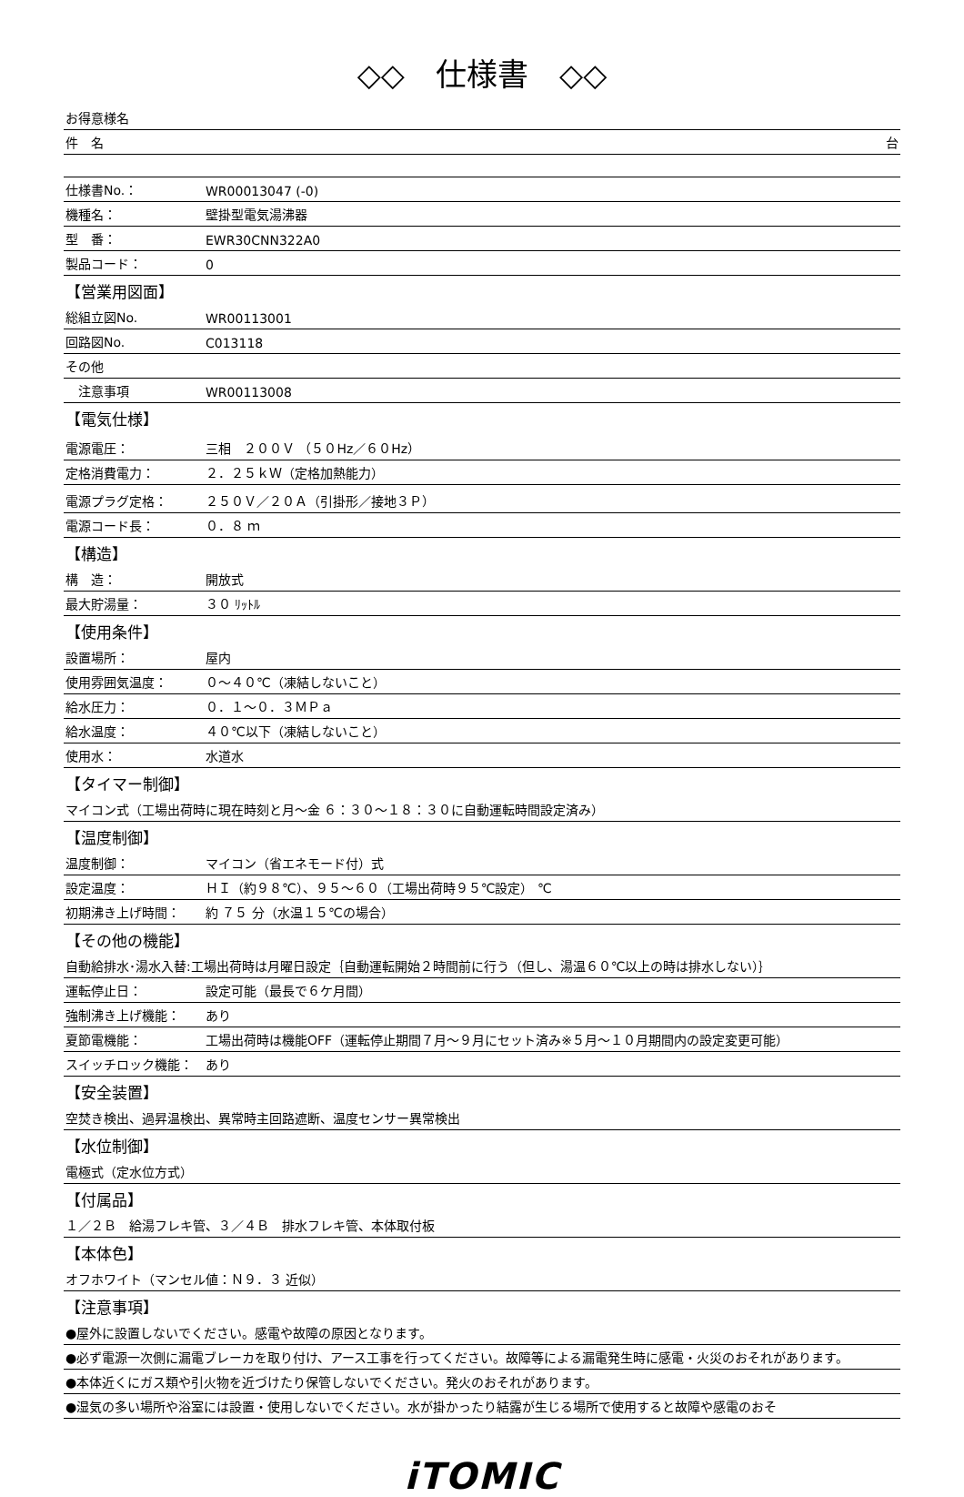◇◇　仕様書　◇◇
| お得意様名 | |
| 件 名 台 | |
| 仕様書No.： | WR00013047 (-0) |
| 機種名： | 壁掛型電気湯沸器 |
| 型 番： | EWR30CNN322A0 |
| 製品コード： | 0 |
| 【営業用図面】 | |
| 総組立図No. | WR00113001 |
| 回路図No. | C013118 |
| その他 | |
| 注意事項 | WR00113008 |
| 【電気仕様】 | |
| 電源電圧： | 三相 ２００Ｖ （５０Hz／６０Hz） |
| 定格消費電力： | ２．２５ｋＷ（定格加熱能力） |
| 電源プラグ定格： | ２５０Ｖ／２０Ａ（引掛形／接地３Ｐ） |
| 電源コード長： | ０．８ ｍ |
| 【構造】 | |
| 構 造： | 開放式 |
| 最大貯湯量： | ３０ ﾘｯﾄﾙ |
| 【使用条件】 | |
| 設置場所： | 屋内 |
| 使用雰囲気温度： | ０～４０℃（凍結しないこと） |
| 給水圧力： | ０．１～０．３ＭＰａ |
| 給水温度： | ４０℃以下（凍結しないこと） |
| 使用水： | 水道水 |
| 【タイマー制御】 | |
| マイコン式（工場出荷時に現在時刻と月～金 ６：３０～１８：３０に自動運転時間設定済み） | |
| 【温度制御】 | |
| 温度制御： | マイコン（省エネモード付）式 |
| 設定温度： | ＨＩ（約９８℃）、９５～６０（工場出荷時９５℃設定） ℃ |
| 初期沸き上げ時間： | 約 ７５ 分（水温１５℃の場合） |
| 【その他の機能】 | |
| 自動給排水･湯水入替:工場出荷時は月曜日設定｛自動運転開始２時間前に行う（但し、湯温６０℃以上の時は排水しない）｝ | |
| 運転停止日： | 設定可能（最長で６ケ月間） |
| 強制沸き上げ機能： | あり |
| 夏節電機能： | 工場出荷時は機能OFF（運転停止期間７月～９月にセット済み※５月～１０月期間内の設定変更可能） |
| スイッチロック機能： | あり |
| 【安全装置】 | |
| 空焚き検出、過昇温検出、異常時主回路遮断、温度センサー異常検出 | |
| 【水位制御】 | |
| 電極式（定水位方式） | |
| 【付属品】 | |
| １／２Ｂ 給湯フレキ管、３／４Ｂ 排水フレキ管、本体取付板 | |
| 【本体色】 | |
| オフホワイト（マンセル値：Ｎ９．３ 近似） | |
| 【注意事項】 | |
| ●屋外に設置しないでください。感電や故障の原因となります。 | |
| ●必ず電源一次側に漏電ブレーカを取り付け、アース工事を行ってください。故障等による漏電発生時に感電・火災のおそれがあります。 | |
| ●本体近くにガス類や引火物を近づけたり保管しないでください。発火のおそれがあります。 | |
| ●湿気の多い場所や浴室には設置・使用しないでください。水が掛かったり結露が生じる場所で使用すると故障や感電のおそ | |
iTOMIC